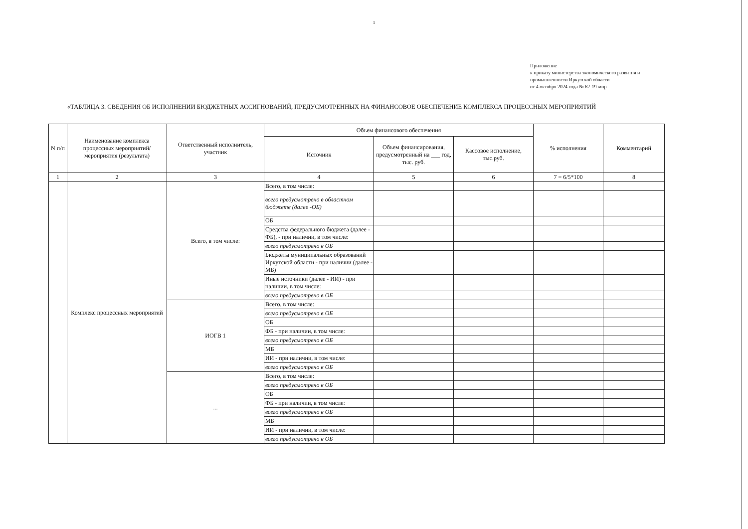1
Приложение
к приказу министерства экономического развития и
промышленности Иркутской области
от 4 октября 2024 года № 62-19-мпр
«ТАБЛИЦА 3. СВЕДЕНИЯ ОБ ИСПОЛНЕНИИ БЮДЖЕТНЫХ АССИГНОВАНИЙ, ПРЕДУСМОТРЕННЫХ НА ФИНАНСОВОЕ ОБЕСПЕЧЕНИЕ КОМПЛЕКСА ПРОЦЕССНЫХ МЕРОПРИЯТИЙ
| N п/п | Наименование комплекса процессных мероприятий/мероприятия (результата) | Ответственный исполнитель, участник | Объем финансового обеспечения | | | % исполнения | Комментарий |
| --- | --- | --- | --- | --- | --- | --- | --- |
| | | | Источник | Объем финансирования, предусмотренный на ___ год, тыс. руб. | Кассовое исполнение, тыс.руб. | | |
| 1 | 2 | 3 | 4 | 5 | 6 | 7 = 6/5*100 | 8 |
| | Комплекс процессных мероприятий | Всего, в том числе: | Всего, в том числе: | | | | |
| | | | всего предусмотрено в областном бюджете (далее -ОБ) | | | | |
| | | | ОБ | | | | |
| | | | Средства федерального бюджета (далее - ФБ), - при наличии, в том числе: | | | | |
| | | | всего предусмотрено в ОБ | | | | |
| | | | Бюджеты муниципальных образований Иркутской области - при наличии (далее - МБ) | | | | |
| | | | Иные источники (далее - ИИ) - при наличии, в том числе: | | | | |
| | | | всего предусмотрено в ОБ | | | | |
| | | ИОГВ 1 | Всего, в том числе: | | | | |
| | | | всего предусмотрено в ОБ | | | | |
| | | | ОБ | | | | |
| | | | ФБ - при наличии, в том числе: | | | | |
| | | | всего предусмотрено в ОБ | | | | |
| | | | МБ | | | | |
| | | | ИИ - при наличии, в том числе: | | | | |
| | | | всего предусмотрено в ОБ | | | | |
| | | ... | Всего, в том числе: | | | | |
| | | | всего предусмотрено в ОБ | | | | |
| | | | ОБ | | | | |
| | | | ФБ - при наличии, в том числе: | | | | |
| | | | всего предусмотрено в ОБ | | | | |
| | | | МБ | | | | |
| | | | ИИ - при наличии, в том числе: | | | | |
| | | | всего предусмотрено в ОБ | | | | |